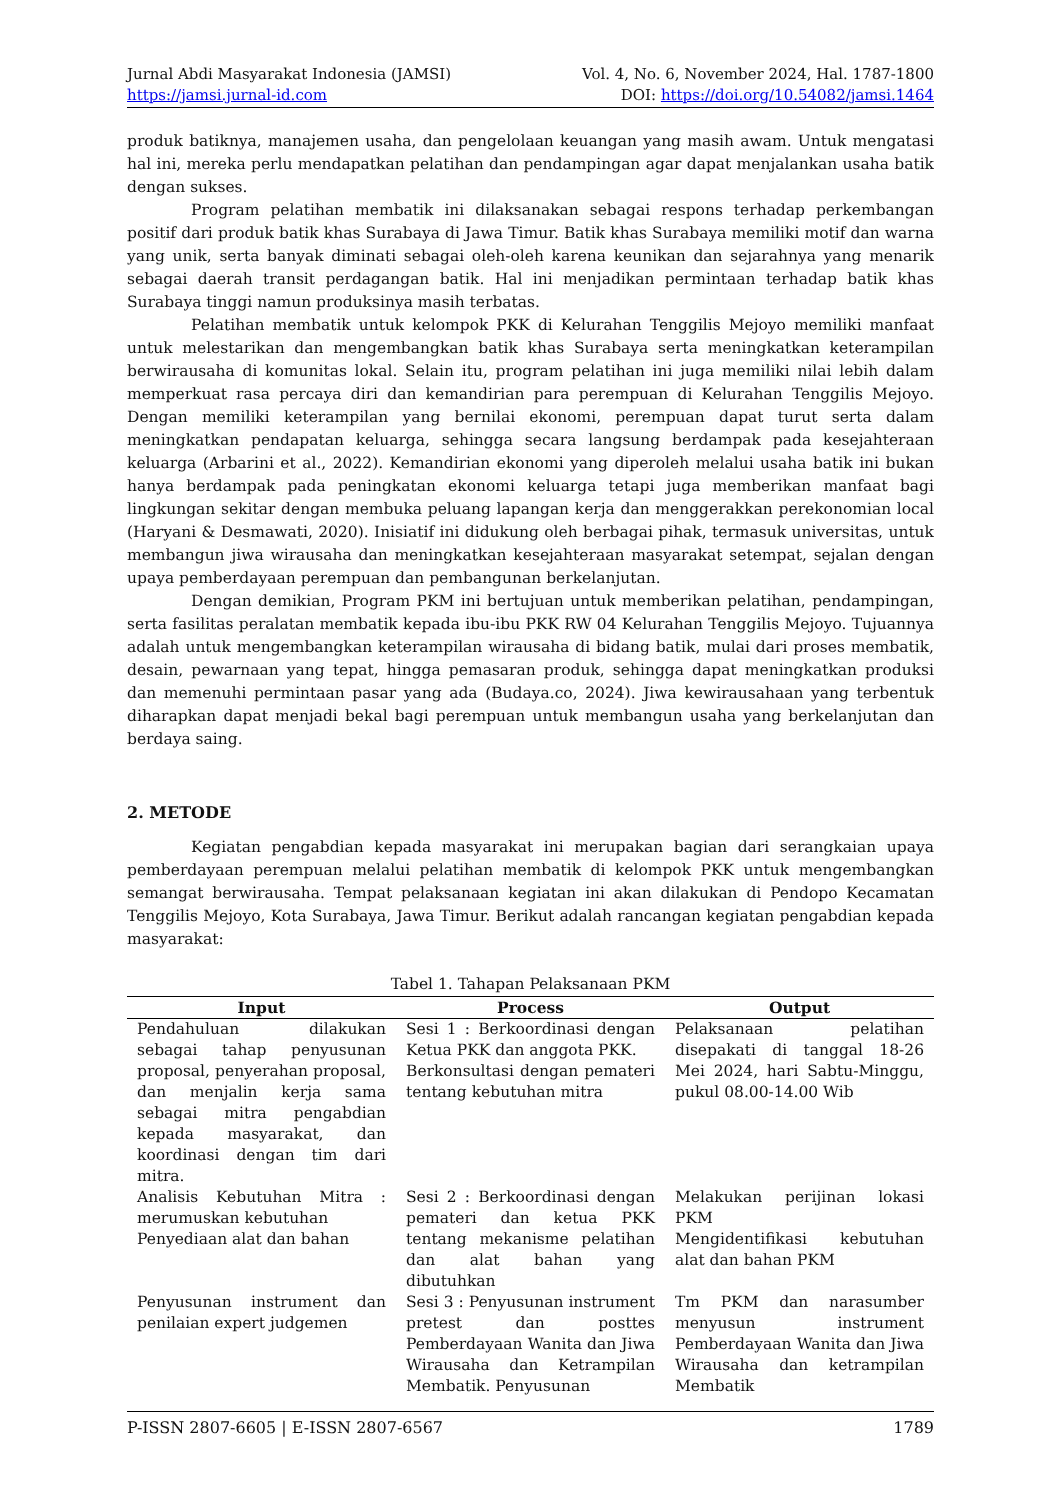Jurnal Abdi Masyarakat Indonesia (JAMSI)
https://jamsi.jurnal-id.com
Vol. 4, No. 6, November 2024, Hal. 1787-1800
DOI: https://doi.org/10.54082/jamsi.1464
produk batiknya, manajemen usaha, dan pengelolaan keuangan yang masih awam. Untuk mengatasi hal ini, mereka perlu mendapatkan pelatihan dan pendampingan agar dapat menjalankan usaha batik dengan sukses.
Program pelatihan membatik ini dilaksanakan sebagai respons terhadap perkembangan positif dari produk batik khas Surabaya di Jawa Timur. Batik khas Surabaya memiliki motif dan warna yang unik, serta banyak diminati sebagai oleh-oleh karena keunikan dan sejarahnya yang menarik sebagai daerah transit perdagangan batik. Hal ini menjadikan permintaan terhadap batik khas Surabaya tinggi namun produksinya masih terbatas.
Pelatihan membatik untuk kelompok PKK di Kelurahan Tenggilis Mejoyo memiliki manfaat untuk melestarikan dan mengembangkan batik khas Surabaya serta meningkatkan keterampilan berwirausaha di komunitas lokal. Selain itu, program pelatihan ini juga memiliki nilai lebih dalam memperkuat rasa percaya diri dan kemandirian para perempuan di Kelurahan Tenggilis Mejoyo. Dengan memiliki keterampilan yang bernilai ekonomi, perempuan dapat turut serta dalam meningkatkan pendapatan keluarga, sehingga secara langsung berdampak pada kesejahteraan keluarga (Arbarini et al., 2022). Kemandirian ekonomi yang diperoleh melalui usaha batik ini bukan hanya berdampak pada peningkatan ekonomi keluarga tetapi juga memberikan manfaat bagi lingkungan sekitar dengan membuka peluang lapangan kerja dan menggerakkan perekonomian local (Haryani & Desmawati, 2020). Inisiatif ini didukung oleh berbagai pihak, termasuk universitas, untuk membangun jiwa wirausaha dan meningkatkan kesejahteraan masyarakat setempat, sejalan dengan upaya pemberdayaan perempuan dan pembangunan berkelanjutan.
Dengan demikian, Program PKM ini bertujuan untuk memberikan pelatihan, pendampingan, serta fasilitas peralatan membatik kepada ibu-ibu PKK RW 04 Kelurahan Tenggilis Mejoyo. Tujuannya adalah untuk mengembangkan keterampilan wirausaha di bidang batik, mulai dari proses membatik, desain, pewarnaan yang tepat, hingga pemasaran produk, sehingga dapat meningkatkan produksi dan memenuhi permintaan pasar yang ada (Budaya.co, 2024). Jiwa kewirausahaan yang terbentuk diharapkan dapat menjadi bekal bagi perempuan untuk membangun usaha yang berkelanjutan dan berdaya saing.
2. METODE
Kegiatan pengabdian kepada masyarakat ini merupakan bagian dari serangkaian upaya pemberdayaan perempuan melalui pelatihan membatik di kelompok PKK untuk mengembangkan semangat berwirausaha. Tempat pelaksanaan kegiatan ini akan dilakukan di Pendopo Kecamatan Tenggilis Mejoyo, Kota Surabaya, Jawa Timur. Berikut adalah rancangan kegiatan pengabdian kepada masyarakat:
Tabel 1. Tahapan Pelaksanaan PKM
| Input | Process | Output |
| --- | --- | --- |
| Pendahuluan dilakukan sebagai tahap penyusunan proposal, penyerahan proposal, dan menjalin kerja sama sebagai mitra pengabdian kepada masyarakat, dan koordinasi dengan tim dari mitra. | Sesi 1 : Berkoordinasi dengan Ketua PKK dan anggota PKK. Berkonsultasi dengan pemateri tentang kebutuhan mitra | Pelaksanaan pelatihan disepakati di tanggal 18-26 Mei 2024, hari Sabtu-Minggu, pukul 08.00-14.00 Wib |
| Analisis Kebutuhan Mitra : merumuskan kebutuhan Penyediaan alat dan bahan | Sesi 2 : Berkoordinasi dengan pemateri dan ketua PKK tentang mekanisme pelatihan dan alat bahan yang dibutuhkan | Melakukan perijinan lokasi PKM Mengidentifikasi kebutuhan alat dan bahan PKM |
| Penyusunan instrument dan penilaian expert judgemen | Sesi 3 : Penyusunan instrument pretest dan posttes Pemberdayaan Wanita dan Jiwa Wirausaha dan Ketrampilan Membatik. Penyusunan | Tm PKM dan narasumber menyusun instrument Pemberdayaan Wanita dan Jiwa Wirausaha dan ketrampilan Membatik |
P-ISSN 2807-6605 | E-ISSN 2807-6567
1789